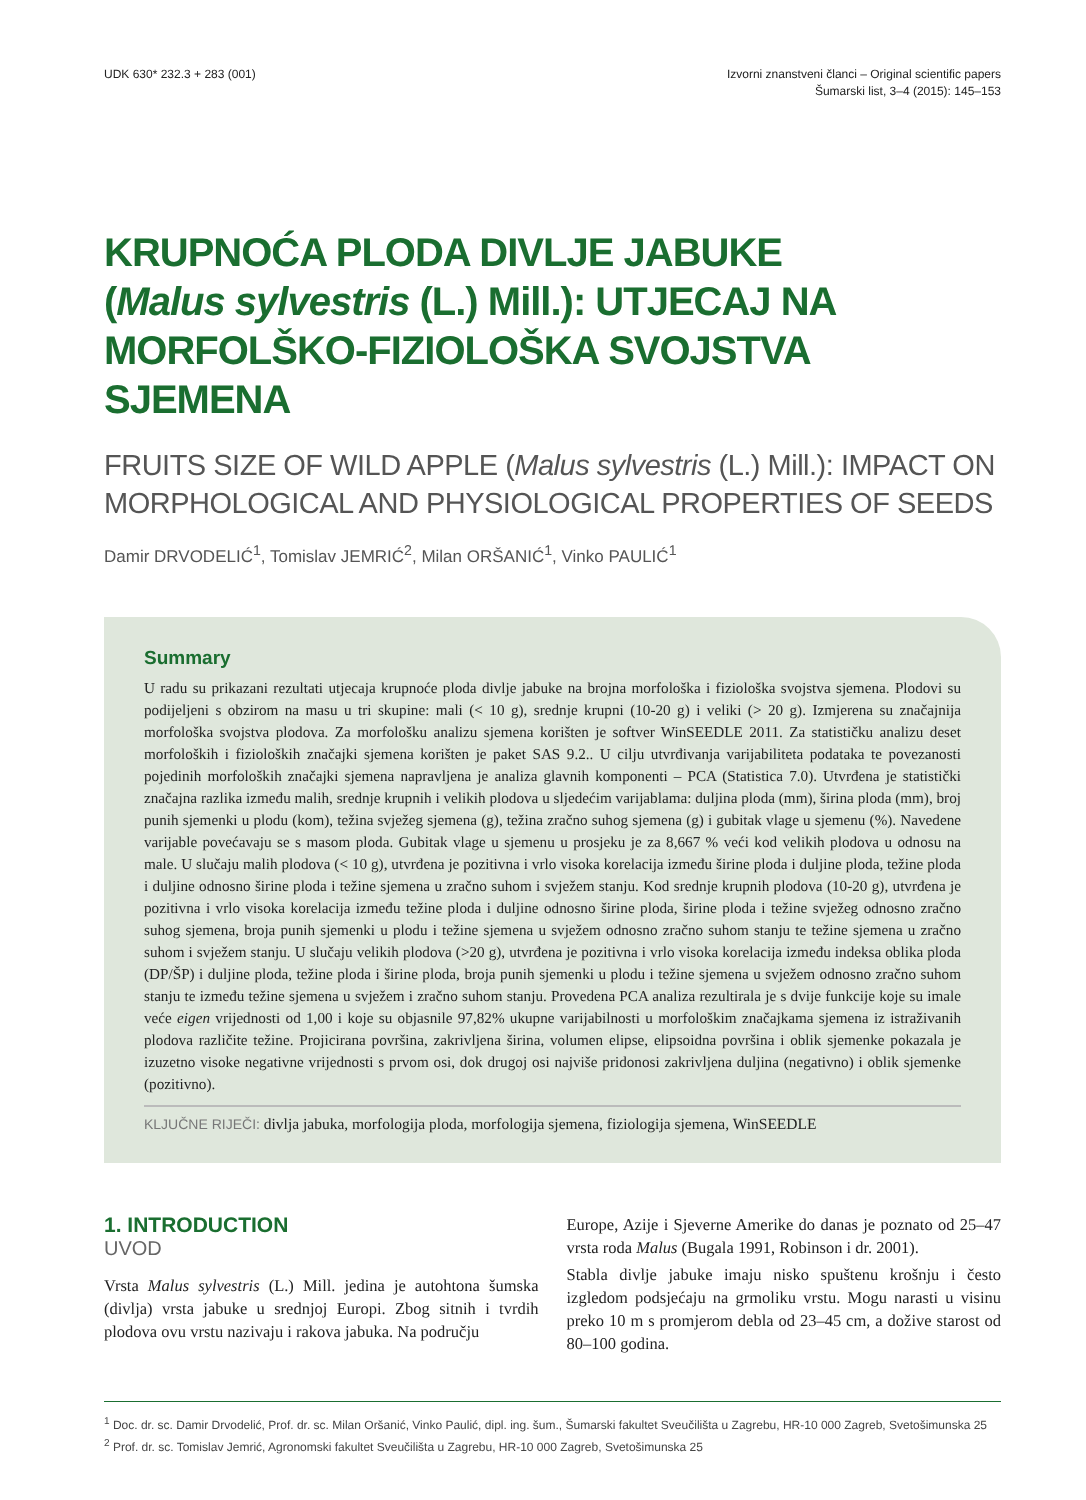UDK 630* 232.3 + 283 (001) Izvorni znanstveni članci – Original scientific papers
Šumarski list, 3–4 (2015): 145–153
KRUPNOĆA PLODA DIVLJE JABUKE
(Malus sylvestris (L.) Mill.): UTJECAJ NA
MORFOLŠKO-FIZIOLOŠKA SVOJSTVA SJEMENA
FRUITS SIZE OF WILD APPLE (Malus sylvestris (L.) Mill.): IMPACT ON MORPHOLOGICAL AND PHYSIOLOGICAL PROPERTIES OF SEEDS
Damir DRVODELIĆ<sup>1</sup>, Tomislav JEMRIĆ<sup>2</sup>, Milan ORŠANIĆ<sup>1</sup>, Vinko PAULIĆ<sup>1</sup>
Summary
U radu su prikazani rezultati utjecaja krupnoće ploda divlje jabuke na brojna morfološka i fiziološka svojstva sjemena. Plodovi su podijeljeni s obzirom na masu u tri skupine: mali (< 10 g), srednje krupni (10-20 g) i veliki (> 20 g). Izmjerena su značajnija morfološka svojstva plodova. Za morfološku analizu sjemena korišten je softver WinSEEDLE 2011. Za statističku analizu deset morfoloških i fizioloških značajki sjemena korišten je paket SAS 9.2.. U cilju utvrđivanja varijabiliteta podataka te povezanosti pojedinih morfoloških značajki sjemena napravljena je analiza glavnih komponenti – PCA (Statistica 7.0). Utvrđena je statistički značajna razlika između malih, srednje krupnih i velikih plodova u sljedećim varijablama: duljina ploda (mm), širina ploda (mm), broj punih sjemenki u plodu (kom), težina svježeg sjemena (g), težina zračno suhog sjemena (g) i gubitak vlage u sjemenu (%). Navedene varijable povećavaju se s masom ploda. Gubitak vlage u sjemenu u prosjeku je za 8,667 % veći kod velikih plodova u odnosu na male. U slučaju malih plodova (< 10 g), utvrđena je pozitivna i vrlo visoka korelacija između širine ploda i duljine ploda, težine ploda i duljine odnosno širine ploda i težine sjemena u zračno suhom i svježem stanju. Kod srednje krupnih plodova (10-20 g), utvrđena je pozitivna i vrlo visoka korelacija između težine ploda i duljine odnosno širine ploda, širine ploda i težine svježeg odnosno zračno suhog sjemena, broja punih sjemenki u plodu i težine sjemena u svježem odnosno zračno suhom stanju te težine sjemena u zračno suhom i svježem stanju. U slučaju velikih plodova (>20 g), utvrđena je pozitivna i vrlo visoka korelacija između indeksa oblika ploda (DP/ŠP) i duljine ploda, težine ploda i širine ploda, broja punih sjemenki u plodu i težine sjemena u svježem odnosno zračno suhom stanju te između težine sjemena u svježem i zračno suhom stanju. Provedena PCA analiza rezultirala je s dvije funkcije koje su imale veće eigen vrijednosti od 1,00 i koje su objasnile 97,82% ukupne varijabilnosti u morfološkim značajkama sjemena iz istraživanih plodova različite težine. Projicirana površina, zakrivljena širina, volumen elipse, elipsoidna površina i oblik sjemenke pokazala je izuzetno visoke negativne vrijednosti s prvom osi, dok drugoj osi najviše pridonosi zakrivljena duljina (negativno) i oblik sjemenke (pozitivno).
KLJUČNE RIJEČI: divlja jabuka, morfologija ploda, morfologija sjemena, fiziologija sjemena, WinSEEDLE
1. INTRODUCTION
UVOD
Vrsta Malus sylvestris (L.) Mill. jedina je autohtona šumska (divlja) vrsta jabuke u srednjoj Europi. Zbog sitnih i tvrdih plodova ovu vrstu nazivaju i rakova jabuka. Na području
Europe, Azije i Sjeverne Amerike do danas je poznato od 25–47 vrsta roda Malus (Bugala 1991, Robinson i dr. 2001).
Stabla divlje jabuke imaju nisko spuštenu krošnju i često izgledom podsjećaju na grmoliku vrstu. Mogu narasti u visinu preko 10 m s promjerom debla od 23–45 cm, a dožive starost od 80–100 godina.
<sup>1</sup> Doc. dr. sc. Damir Drvodelić, Prof. dr. sc. Milan Oršanić, Vinko Paulić, dipl. ing. šum., Šumarski fakultet Sveučilišta u Zagrebu, HR-10 000 Zagreb, Svetošimunska 25
<sup>2</sup> Prof. dr. sc. Tomislav Jemrić, Agronomski fakultet Sveučilišta u Zagrebu, HR-10 000 Zagreb, Svetošimunska 25